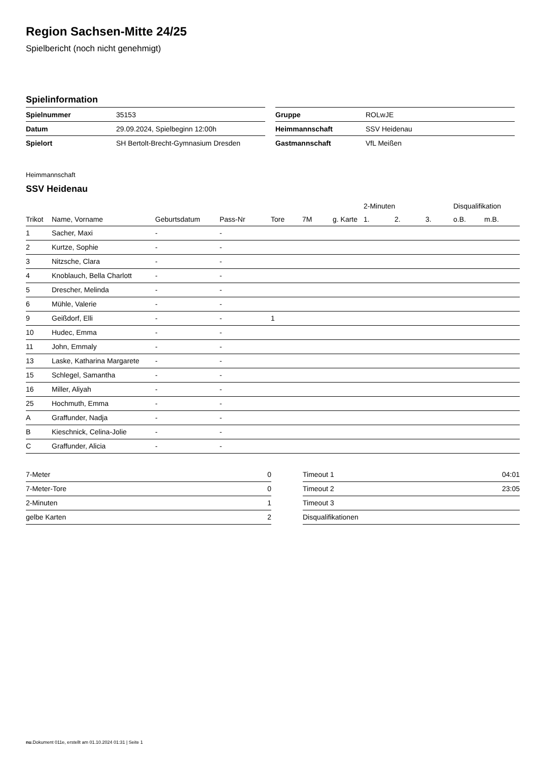Region Sachsen-Mitte 24/25
Spielbericht (noch nicht genehmigt)
Spielinformation
| Spielnummer | 35153 |
| Datum | 29.09.2024, Spielbeginn 12:00h |
| Spielort | SH Bertolt-Brecht-Gymnasium Dresden |
| Gruppe | ROLwJE |
| Heimmannschaft | SSV Heidenau |
| Gastmannschaft | VfL Meißen |
Heimmannschaft
SSV Heidenau
| | | | | | | | 2-Minuten | | | Disqualifikation | |
| --- | --- | --- | --- | --- | --- | --- | --- | --- | --- | --- | --- |
| Trikot | Name, Vorname | Geburtsdatum | Pass-Nr | Tore | 7M | g. Karte | 1. | 2. | 3. | o.B. | m.B. |
| 1 | Sacher, Maxi | - | - | | | | | | | | |
| 2 | Kurtze, Sophie | - | - | | | | | | | | |
| 3 | Nitzsche, Clara | - | - | | | | | | | | |
| 4 | Knoblauch, Bella Charlott | - | - | | | | | | | | |
| 5 | Drescher, Melinda | - | - | | | | | | | | |
| 6 | Mühle, Valerie | - | - | | | | | | | | |
| 9 | Geißdorf, Elli | - | - | 1 | | | | | | | |
| 10 | Hudec, Emma | - | - | | | | | | | | |
| 11 | John, Emmaly | - | - | | | | | | | | |
| 13 | Laske, Katharina Margarete | - | - | | | | | | | | |
| 15 | Schlegel, Samantha | - | - | | | | | | | | |
| 16 | Miller, Aliyah | - | - | | | | | | | | |
| 25 | Hochmuth, Emma | - | - | | | | | | | | |
| A | Graffunder, Nadja | - | - | | | | | | | | |
| B | Kieschnick, Celina-Jolie | - | - | | | | | | | | |
| C | Graffunder, Alicia | - | - | | | | | | | | |
| 7-Meter | 0 |
| 7-Meter-Tore | 0 |
| 2-Minuten | 1 |
| gelbe Karten | 2 |
| Timeout 1 | 04:01 |
| Timeout 2 | 23:05 |
| Timeout 3 | |
| Disqualifikationen | |
nu.Dokument 011e, erstellt am 01.10.2024 01:31 | Seite 1